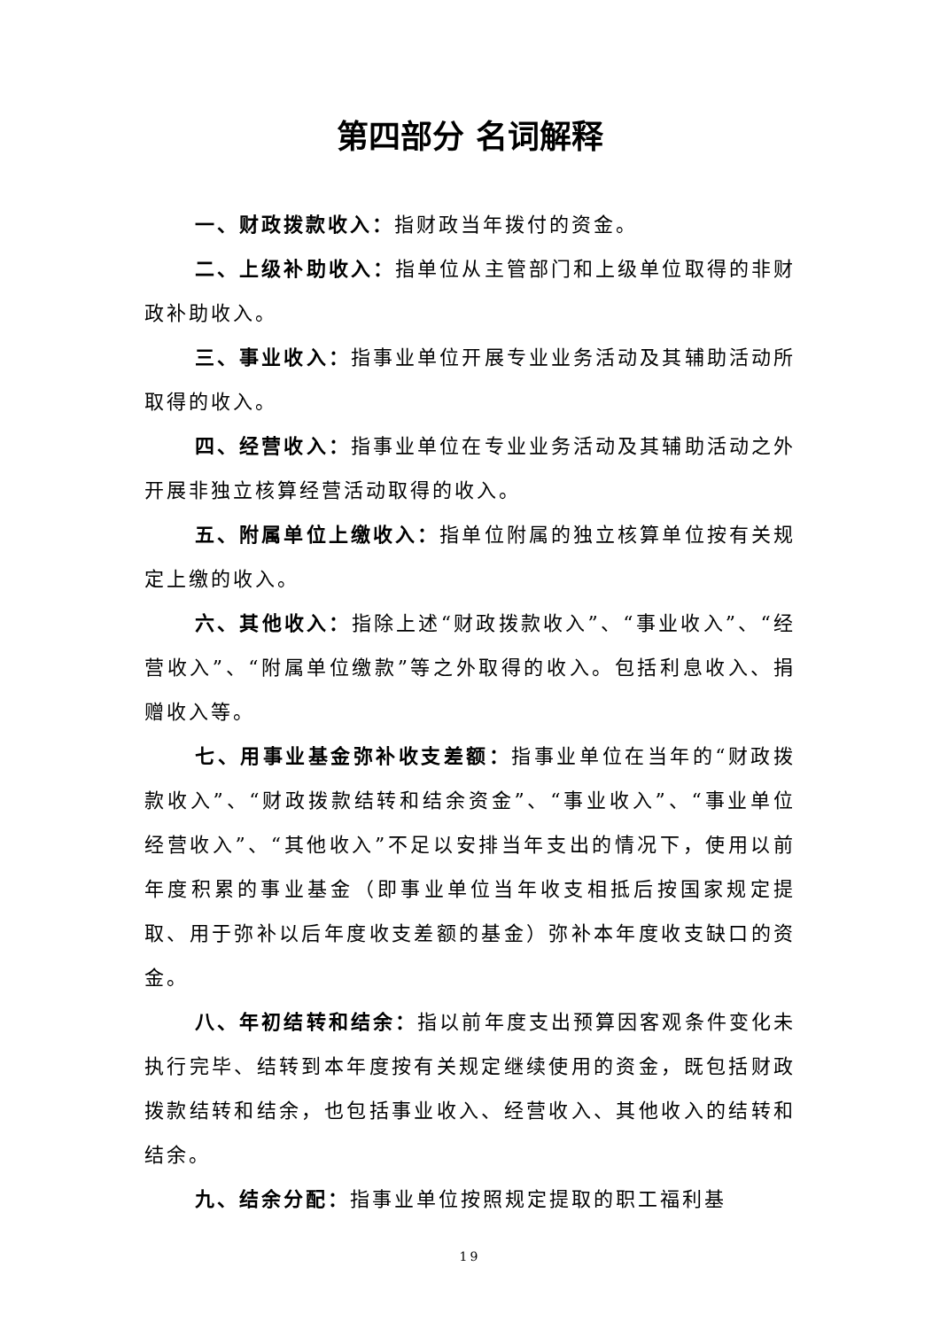第四部分 名词解释
一、财政拨款收入：指财政当年拨付的资金。
二、上级补助收入：指单位从主管部门和上级单位取得的非财政补助收入。
三、事业收入：指事业单位开展专业业务活动及其辅助活动所取得的收入。
四、经营收入：指事业单位在专业业务活动及其辅助活动之外开展非独立核算经营活动取得的收入。
五、附属单位上缴收入：指单位附属的独立核算单位按有关规定上缴的收入。
六、其他收入：指除上述“财政拨款收入”、“事业收入”、“经营收入”、“附属单位缴款”等之外取得的收入。包括利息收入、捐赠收入等。
七、用事业基金弥补收支差额：指事业单位在当年的“财政拨款收入”、“财政拨款结转和结余资金”、“事业收入”、“事业单位经营收入”、“其他收入”不足以安排当年支出的情况下，使用以前年度积累的事业基金（即事业单位当年收支相抵后按国家规定提取、用于弥补以后年度收支差额的基金）弥补本年度收支缺口的资金。
八、年初结转和结余：指以前年度支出预算因客观条件变化未执行完毕、结转到本年度按有关规定继续使用的资金，既包括财政拨款结转和结余，也包括事业收入、经营收入、其他收入的结转和结余。
九、结余分配：指事业单位按照规定提取的职工福利基
19